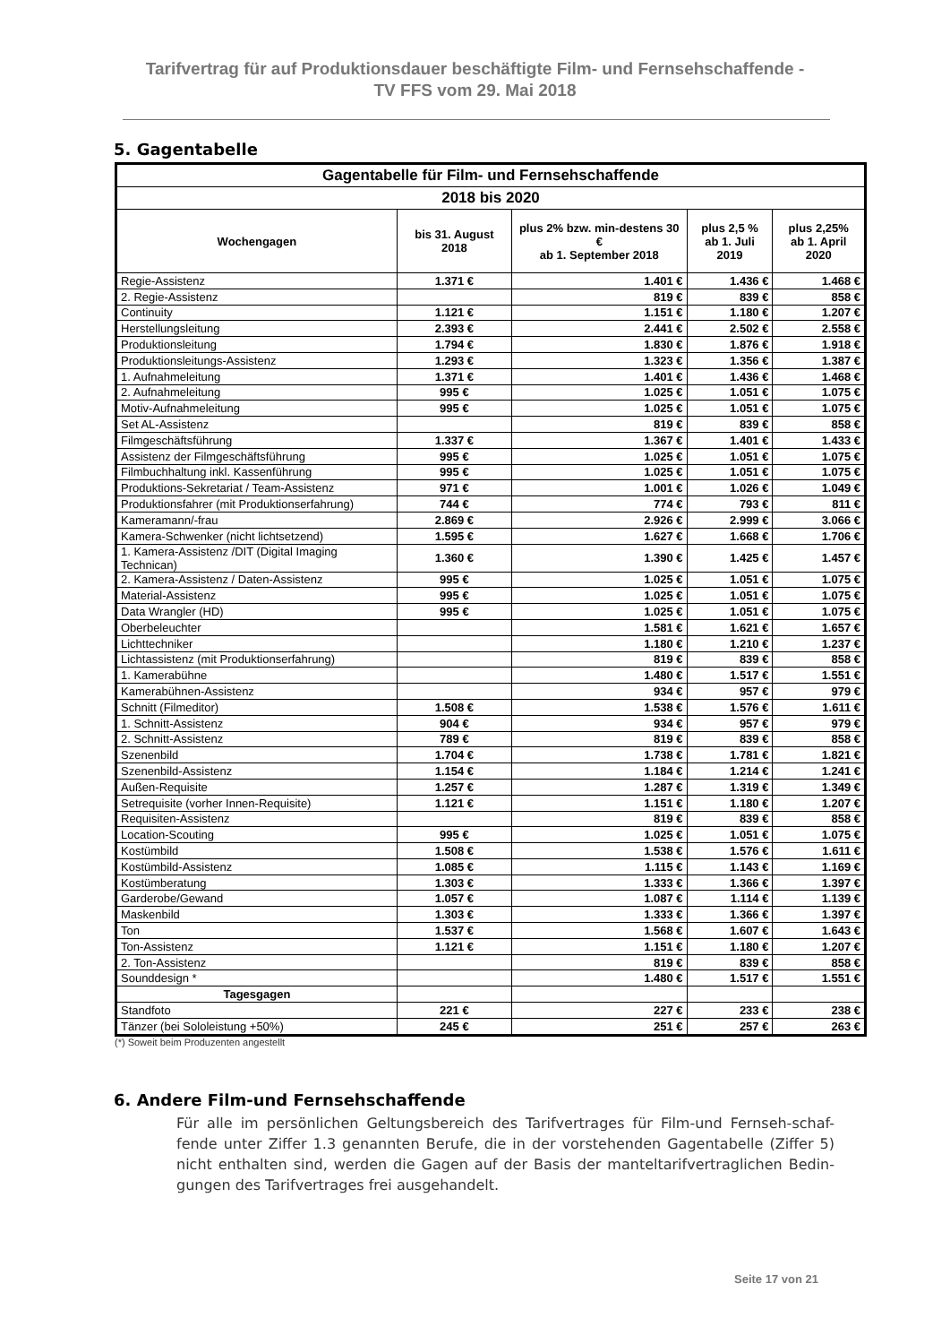Tarifvertrag für auf Produktionsdauer beschäftigte Film- und Fernsehschaffende -
TV FFS vom 29. Mai 2018
5. Gagentabelle
| Gagentabelle für Film- und Fernsehschaffende | | | | |
| --- | --- | --- | --- | --- |
| 2018 bis 2020 | | | | |
| Wochengagen | bis 31. August 2018 | plus 2% bzw. min-destens 30 € ab 1. September 2018 | plus 2,5 % ab 1. Juli 2019 | plus 2,25% ab 1. April 2020 |
| Regie-Assistenz | 1.371 € | 1.401 € | 1.436 € | 1.468 € |
| 2. Regie-Assistenz | | 819 € | 839 € | 858 € |
| Continuity | 1.121 € | 1.151 € | 1.180 € | 1.207 € |
| Herstellungsleitung | 2.393 € | 2.441 € | 2.502 € | 2.558 € |
| Produktionsleitung | 1.794 € | 1.830 € | 1.876 € | 1.918 € |
| Produktionsleitungs-Assistenz | 1.293 € | 1.323 € | 1.356 € | 1.387 € |
| 1. Aufnahmeleitung | 1.371 € | 1.401 € | 1.436 € | 1.468 € |
| 2. Aufnahmeleitung | 995 € | 1.025 € | 1.051 € | 1.075 € |
| Motiv-Aufnahmeleitung | 995 € | 1.025 € | 1.051 € | 1.075 € |
| Set AL-Assistenz | | 819 € | 839 € | 858 € |
| Filmgeschäftsführung | 1.337 € | 1.367 € | 1.401 € | 1.433 € |
| Assistenz der Filmgeschäftsführung | 995 € | 1.025 € | 1.051 € | 1.075 € |
| Filmbuchhaltung inkl. Kassenführung | 995 € | 1.025 € | 1.051 € | 1.075 € |
| Produktions-Sekretariat / Team-Assistenz | 971 € | 1.001 € | 1.026 € | 1.049 € |
| Produktionsfahrer (mit Produktionserfahrung) | 744 € | 774 € | 793 € | 811 € |
| Kameramann/-frau | 2.869 € | 2.926 € | 2.999 € | 3.066 € |
| Kamera-Schwenker (nicht lichtsetzend) | 1.595 € | 1.627 € | 1.668 € | 1.706 € |
| 1. Kamera-Assistenz /DIT (Digital Imaging Technican) | 1.360 € | 1.390 € | 1.425 € | 1.457 € |
| 2. Kamera-Assistenz / Daten-Assistenz | 995 € | 1.025 € | 1.051 € | 1.075 € |
| Material-Assistenz | 995 € | 1.025 € | 1.051 € | 1.075 € |
| Data Wrangler (HD) | 995 € | 1.025 € | 1.051 € | 1.075 € |
| Oberbeleuchter | | 1.581 € | 1.621 € | 1.657 € |
| Lichttechniker | | 1.180 € | 1.210 € | 1.237 € |
| Lichtassistenz (mit Produktionserfahrung) | | 819 € | 839 € | 858 € |
| 1. Kamerabühne | | 1.480 € | 1.517 € | 1.551 € |
| Kamerabühnen-Assistenz | | 934 € | 957 € | 979 € |
| Schnitt (Filmeditor) | 1.508 € | 1.538 € | 1.576 € | 1.611 € |
| 1. Schnitt-Assistenz | 904 € | 934 € | 957 € | 979 € |
| 2. Schnitt-Assistenz | 789 € | 819 € | 839 € | 858 € |
| Szenenbild | 1.704 € | 1.738 € | 1.781 € | 1.821 € |
| Szenenbild-Assistenz | 1.154 € | 1.184 € | 1.214 € | 1.241 € |
| Außen-Requisite | 1.257 € | 1.287 € | 1.319 € | 1.349 € |
| Setrequisite (vorher Innen-Requisite) | 1.121 € | 1.151 € | 1.180 € | 1.207 € |
| Requisiten-Assistenz | | 819 € | 839 € | 858 € |
| Location-Scouting | 995 € | 1.025 € | 1.051 € | 1.075 € |
| Kostümbild | 1.508 € | 1.538 € | 1.576 € | 1.611 € |
| Kostümbild-Assistenz | 1.085 € | 1.115 € | 1.143 € | 1.169 € |
| Kostümberatung | 1.303 € | 1.333 € | 1.366 € | 1.397 € |
| Garderobe/Gewand | 1.057 € | 1.087 € | 1.114 € | 1.139 € |
| Maskenbild | 1.303 € | 1.333 € | 1.366 € | 1.397 € |
| Ton | 1.537 € | 1.568 € | 1.607 € | 1.643 € |
| Ton-Assistenz | 1.121 € | 1.151 € | 1.180 € | 1.207 € |
| 2. Ton-Assistenz | | 819 € | 839 € | 858 € |
| Sounddesign * | | 1.480 € | 1.517 € | 1.551 € |
| Tagesgagen | | | | |
| Standfoto | 221 € | 227 € | 233 € | 238 € |
| Tänzer (bei Sololeistung +50%) | 245 € | 251 € | 257 € | 263 € |
(*) Soweit beim Produzenten angestellt
6. Andere Film-und Fernsehschaffende
Für alle im persönlichen Geltungsbereich des Tarifvertrages für Film-und Fernseh-schaf-fende unter Ziffer 1.3 genannten Berufe, die in der vorstehenden Gagentabelle (Ziffer 5) nicht enthalten sind, werden die Gagen auf der Basis der manteltarifvertraglichen Bedin-gungen des Tarifvertrages frei ausgehandelt.
Seite 17 von 21